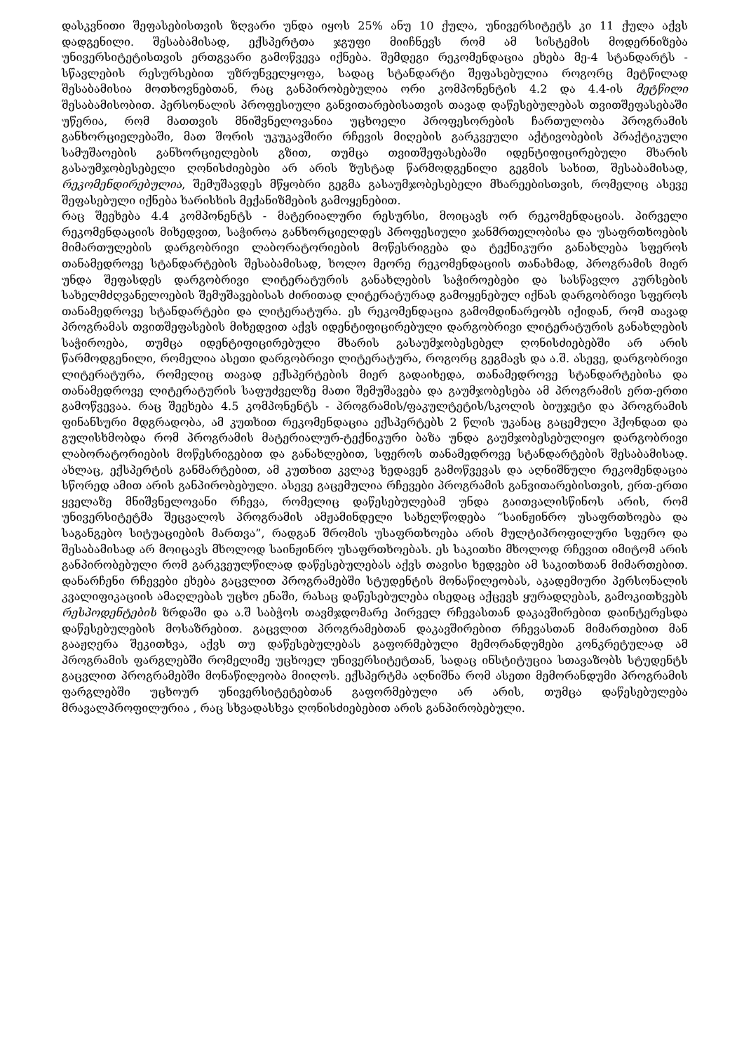დასკვნითი შეფასებისთვის ზღვარი უნდა იყოს 25% ანუ 10 ქულა, უნივერსიტეტს კი 11 ქულა აქვს დადგენილი. შესაბამისად, ექსპერტთა ჯგუფი მიიჩნევს რომ ამ სისტემის მოდერნიზება უნივერსიტეტისთვის ერთგვარი გამოწვევა იქნება. შემდეგი რეკომენდაცია ეხება მე-4 სტანდარტს - სწავლების რესურსებით უზრუნველყოფა, სადაც სტანდარტი შეფასებულია როგორც მეტწილად შესაბამისია მოთხოვნებთან, რაც განპირობებულია ორი კომპონენტის 4.2 და 4.4-ის მეტწილი შესაბამისობით. პერსონალის პროფესიული განვითარებისათვის თავად დაწესებულებას თვითშეფასებაში უწერია, რომ მათთვის მნიშვნელოვანია უცხოელი პროფესორების ჩართულობა პროგრამის განხორციელებაში, მათ შორის უკუკავშირი რჩევის მიღების გარკვეული აქტივობების პრაქტიკული სამუშაოების განხორციელების გზით, თუმცა თვითშეფასებაში იდენტიფიცირებული მხარის გასაუმჯობესებელი ღონისძიებები არ არის ზუსტად წარმოდგენილი გეგმის სახით, შესაბამისად, რეკომენდირებულია, შემუშავდეს მწყობრი გეგმა გასაუმჯობესებელი მხარეებისთვის, რომელიც ასევე შეფასებული იქნება ხარისხის მექანიზმების გამოყენებით.
რაც შეეხება 4.4 კომპონენტს - მატერიალური რესურსი, მოიცავს ორ რეკომენდაციას. პირველი რეკომენდაციის მიხედვით, საჭიროა განხორციელდეს პროფესიული ჯანმრთელობისა და უსაფრთხოების მიმართულების დარგობრივი ლაბორატორიების მოწესრიგება და ტექნიკური განახლება სფეროს თანამედროვე სტანდარტების შესაბამისად, ხოლო მეორე რეკომენდაციის თანახმად, პროგრამის მიერ უნდა შეფასდეს დარგობრივი ლიტერატურის განახლების საჭიროებები და სასწავლო კურსების სახელმძღვანელოების შემუშავებისას ძირითად ლიტერატურად გამოყენებულ იქნას დარგობრივი სფეროს თანამედროვე სტანდარტები და ლიტერატურა. ეს რეკომენდაცია გამომდინარეობს იქიდან, რომ თავად პროგრამას თვითშეფასების მიხედვით აქვს იდენტიფიცირებული დარგობრივი ლიტერატურის განახლების საჭიროება, თუმცა იდენტიფიცირებული მხარის გასაუმჯობესებელ ღონისძიებებში არ არის წარმოდგენილი, რომელია ასეთი დარგობრივი ლიტერატურა, როგორც გეგმავს და ა.შ. ასევე, დარგობრივი ლიტერატურა, რომელიც თავად ექსპერტების მიერ გადაიხედა, თანამედროვე სტანდარტებისა და თანამედროვე ლიტერატურის საფუძველზე მათი შემუშავება და გაუმჯობესება ამ პროგრამის ერთ-ერთი გამოწვევაა. რაც შეეხება 4.5 კომპონენტს - პროგრამის/ფაკულტეტის/სკოლის ბიუჯეტი და პროგრამის ფინანსური მდგრადობა, ამ კუთხით რეკომენდაცია ექსპერტებს 2 წლის უკანაც გაცემული ჰქონდათ და გულისხმობდა რომ პროგრამის მატერიალურ-ტექნიკური ბაზა უნდა გაუმჯობესებულიყო დარგობრივი ლაბორატორიების მოწესრიგებით და განახლებით, სფეროს თანამედროვე სტანდარტების შესაბამისად. ახლაც, ექსპერტის განმარტებით, ამ კუთხით კვლავ ხედავენ გამოწვევას და აღნიშნული რეკომენდაცია სწორედ ამით არის განპირობებული. ასევე გაცემულია რჩევები პროგრამის განვითარებისთვის, ერთ-ერთი ყველაზე მნიშვნელოვანი რჩევა, რომელიც დაწესებულებამ უნდა გაითვალისწინოს არის, რომ უნივერსიტეტმა შეცვალოს პროგრამის ამჟამინდელი სახელწოდება “საინჟინრო უსაფრთხოება და საგანგებო სიტუაციების მართვა”, რადგან შრომის უსაფრთხოება არის მულტიპროფილური სფერო და შესაბამისად არ მოიცავს მხოლოდ საინჟინრო უსაფრთხოებას. ეს საკითხი მხოლოდ რჩევით იმიტომ არის განპირობებული რომ გარკვეულწილად დაწესებულებას აქვს თავისი ხედვები ამ საკითხთან მიმართებით. დანარჩენი რჩევები ეხება გაცვლით პროგრამებში სტუდენტის მონაწილეობას, აკადემიური პერსონალის კვალიფიკაციის ამაღლებას უცხო ენაში, რასაც დაწესებულება ისედაც აქცევს ყურადღებას, გამოკითხვებს რესპოდენტების ზრდაში და ა.შ საბჭოს თავმჯდომარე პირველ რჩევასთან დაკავშირებით დაინტერესდა დაწესებულების მოსაზრებით. გაცვლით პროგრამებთან დაკავშირებით რჩევასთან მიმართებით მან გააჟღერა შეკითხვა, აქვს თუ დაწესებულებას გაფორმებული მემორანდუმები კონკრეტულად ამ პროგრამის ფარგლებში რომელიმე უცხოელ უნივერსიტეტთან, სადაც ინსტიტუცია სთავაზობს სტუდენტს გაცვლით პროგრამებში მონაწილეობა მიიღოს. ექსპერტმა აღნიშნა რომ ასეთი მემორანდუმი პროგრამის ფარგლებში უცხოურ უნივერსიტეტებთან გაფორმებული არ არის, თუმცა დაწესებულება მრავალპროფილურია , რაც სხვადასხვა ღონისძიებებით არის განპირობებული.